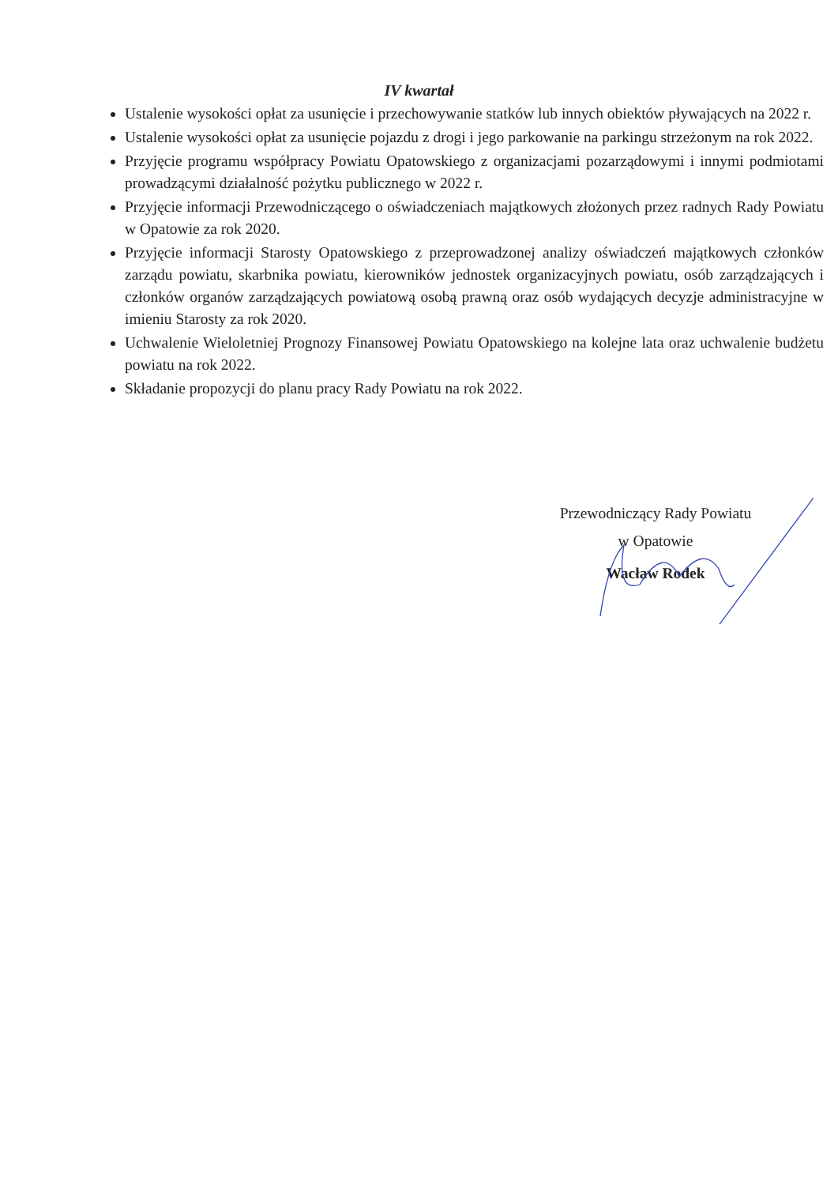IV kwartał
Ustalenie wysokości opłat za usunięcie i przechowywanie statków lub innych obiektów pływających na 2022 r.
Ustalenie wysokości opłat za usunięcie pojazdu z drogi i jego parkowanie na parkingu strzeżonym na rok 2022.
Przyjęcie programu współpracy Powiatu Opatowskiego z organizacjami pozarządowymi i innymi podmiotami prowadzącymi działalność pożytku publicznego w 2022 r.
Przyjęcie informacji Przewodniczącego o oświadczeniach majątkowych złożonych przez radnych Rady Powiatu w Opatowie za rok 2020.
Przyjęcie informacji Starosty Opatowskiego z przeprowadzonej analizy oświadczeń majątkowych członków zarządu powiatu, skarbnika powiatu, kierowników jednostek organizacyjnych powiatu, osób zarządzających i członków organów zarządzających powiatową osobą prawną oraz osób wydających decyzje administracyjne w imieniu Starosty za rok 2020.
Uchwalenie Wieloletniej Prognozy Finansowej Powiatu Opatowskiego na kolejne lata oraz uchwalenie budżetu powiatu na rok 2022.
Składanie propozycji do planu pracy Rady Powiatu na rok 2022.
Przewodniczący Rady Powiatu
w Opatowie
Wacław Rodek